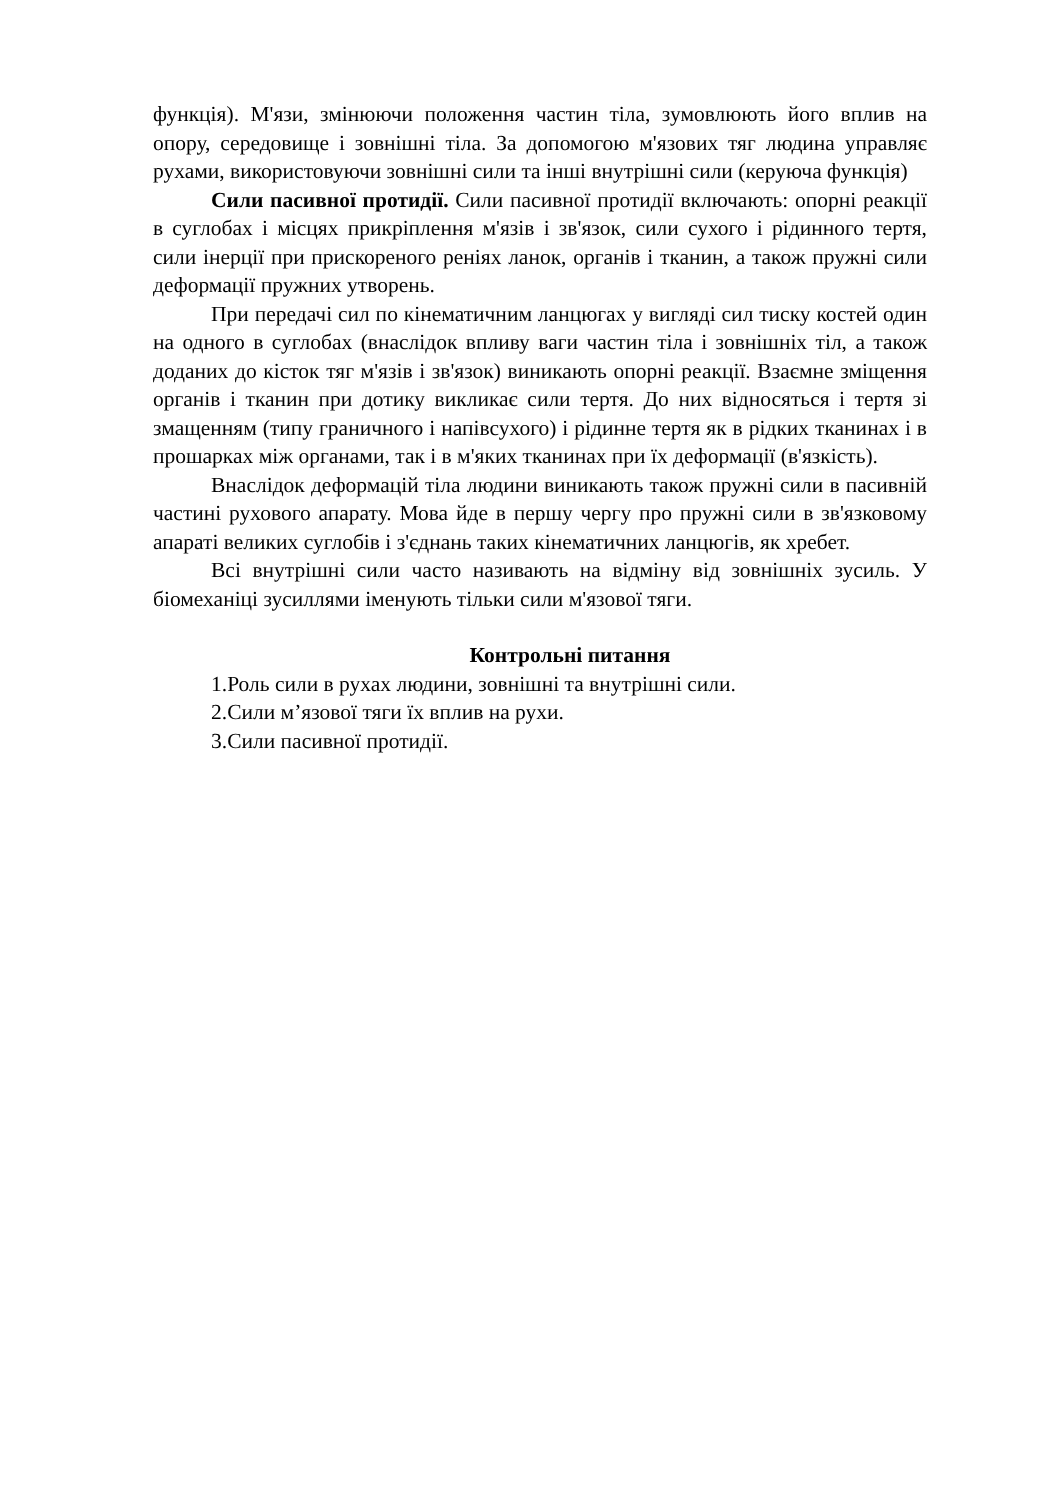функція). М'язи, змінюючи положення частин тіла, зумовлюють його вплив на опору, середовище і зовнішні тіла. За допомогою м'язових тяг людина управляє рухами, використовуючи зовнішні сили та інші внутрішні сили (керуюча функція)
Сили пасивної протидії. Сили пасивної протидії включають: опорні реакції в суглобах і місцях прикріплення м'язів і зв'язок, сили сухого і рідинного тертя, сили інерції при прискореного реніях ланок, органів і тканин, а також пружні сили деформації пружних утворень.
При передачі сил по кінематичним ланцюгах у вигляді сил тиску костей один на одного в суглобах (внаслідок впливу ваги частин тіла і зовнішніх тіл, а також доданих до кісток тяг м'язів і зв'язок) виникають опорні реакції. Взаємне зміщення органів і тканин при дотику викликає сили тертя. До них відносяться і тертя зі змащенням (типу граничного і напівсухого) і рідинне тертя як в рідких тканинах і в прошарках між органами, так і в м'яких тканинах при їх деформації (в'язкість).
Внаслідок деформацій тіла людини виникають також пружні сили в пасивній частині рухового апарату. Мова йде в першу чергу про пружні сили в зв'язковому апараті великих суглобів і з'єднань таких кінематичних ланцюгів, як хребет.
Всі внутрішні сили часто називають на відміну від зовнішніх зусиль. У біомеханіці зусиллями іменують тільки сили м'язової тяги.
Контрольні питання
1.Роль сили в рухах людини, зовнішні та внутрішні сили.
2.Сили м’язової тяги їх вплив на рухи.
3.Сили пасивної протидії.